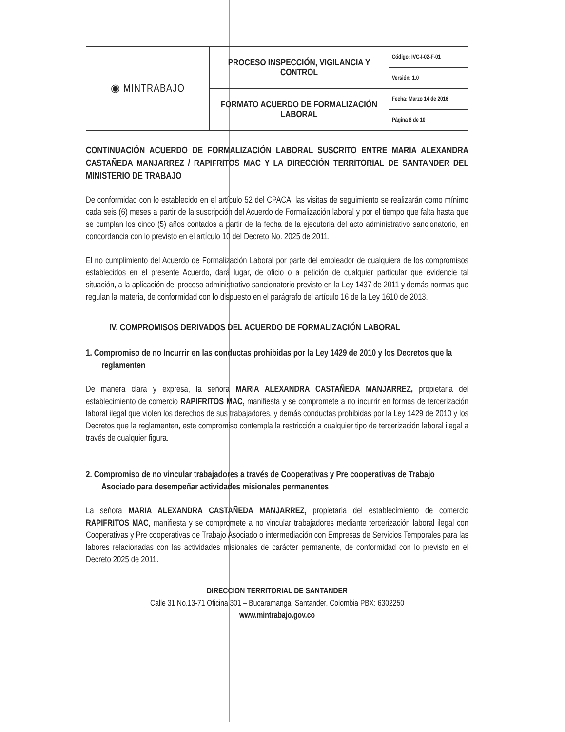| ◉ MINTRABAJO | PROCESO INSPECCIÓN, VIGILANCIA Y CONTROL | Código: IVC-I-02-F-01 |
| | | Versión: 1.0 |
| | FORMATO ACUERDO DE FORMALIZACIÓN LABORAL | Fecha: Marzo 14 de 2016 |
| | | Página 8 de 10 |
CONTINUACIÓN ACUERDO DE FORMALIZACIÓN LABORAL SUSCRITO ENTRE MARIA ALEXANDRA CASTAÑEDA MANJARREZ / RAPIFRITOS MAC Y LA DIRECCIÓN TERRITORIAL DE SANTANDER DEL MINISTERIO DE TRABAJO
De conformidad con lo establecido en el artículo 52 del CPACA, las visitas de seguimiento se realizarán como mínimo cada seis (6) meses a partir de la suscripción del Acuerdo de Formalización laboral y por el tiempo que falta hasta que se cumplan los cinco (5) años contados a partir de la fecha de la ejecutoria del acto administrativo sancionatorio, en concordancia con lo previsto en el artículo 10 del Decreto No. 2025 de 2011.
El no cumplimiento del Acuerdo de Formalización Laboral por parte del empleador de cualquiera de los compromisos establecidos en el presente Acuerdo, dará lugar, de oficio o a petición de cualquier particular que evidencie tal situación, a la aplicación del proceso administrativo sancionatorio previsto en la Ley 1437 de 2011 y demás normas que regulan la materia, de conformidad con lo dispuesto en el parágrafo del artículo 16 de la Ley 1610 de 2013.
IV. COMPROMISOS DERIVADOS DEL ACUERDO DE FORMALIZACIÓN LABORAL
1. Compromiso de no Incurrir en las conductas prohibidas por la Ley 1429 de 2010 y los Decretos que la reglamenten
De manera clara y expresa, la señora MARIA ALEXANDRA CASTAÑEDA MANJARREZ, propietaria del establecimiento de comercio RAPIFRITOS MAC, manifiesta y se compromete a no incurrir en formas de tercerización laboral ilegal que violen los derechos de sus trabajadores, y demás conductas prohibidas por la Ley 1429 de 2010 y los Decretos que la reglamenten, este compromiso contempla la restricción a cualquier tipo de tercerización laboral ilegal a través de cualquier figura.
2. Compromiso de no vincular trabajadores a través de Cooperativas y Pre cooperativas de Trabajo Asociado para desempeñar actividades misionales permanentes
La señora MARIA ALEXANDRA CASTAÑEDA MANJARREZ, propietaria del establecimiento de comercio RAPIFRITOS MAC, manifiesta y se compromete a no vincular trabajadores mediante tercerización laboral ilegal con Cooperativas y Pre cooperativas de Trabajo Asociado o intermediación con Empresas de Servicios Temporales para las labores relacionadas con las actividades misionales de carácter permanente, de conformidad con lo previsto en el Decreto 2025 de 2011.
DIRECCION TERRITORIAL DE SANTANDER
Calle 31 No.13-71 Oficina 301 – Bucaramanga, Santander, Colombia PBX: 6302250
www.mintrabajo.gov.co